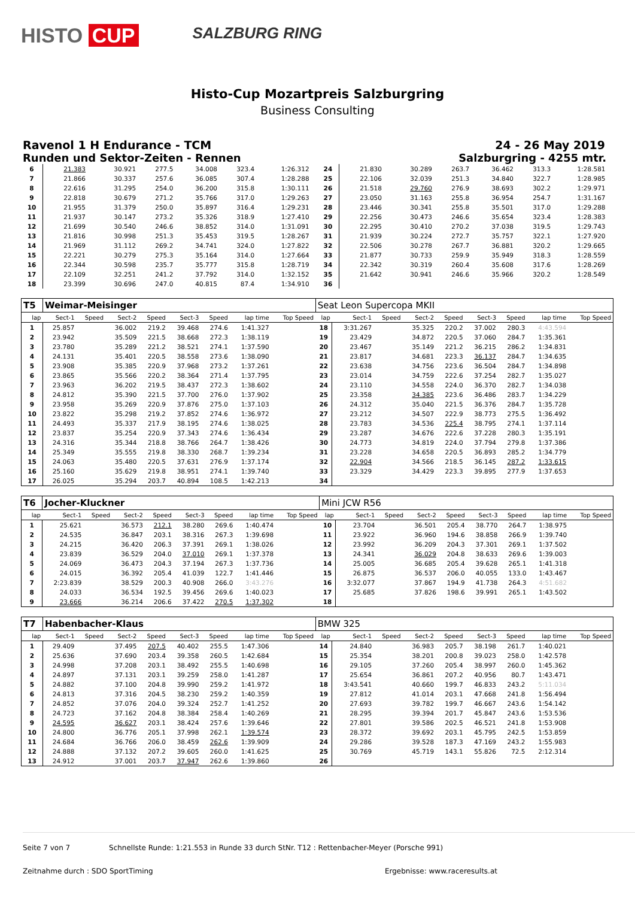HISTO CUP
SALZBURG RING
Histo-Cup Mozartpreis Salzburgring
Business Consulting
Ravenol 1 H Endurance - TCM 24 - 26 May 2019
Runden und Sektor-Zeiten - Rennen Salzburgring - 4255 mtr.
| 6 | 21.383 | | 30.921 | 277.5 | 34.008 | 323.4 | 1:26.312 | | 24 | 21.830 | | 30.289 | 263.7 | 36.462 | 313.3 | 1:28.581 | |
| 7 | 21.866 | | 30.337 | 257.6 | 36.085 | 307.4 | 1:28.288 | | 25 | 22.106 | | 32.039 | 251.3 | 34.840 | 322.7 | 1:28.985 | |
| 8 | 22.616 | | 31.295 | 254.0 | 36.200 | 315.8 | 1:30.111 | | 26 | 21.518 | | 29.760 | 276.9 | 38.693 | 302.2 | 1:29.971 | |
| 9 | 22.818 | | 30.679 | 271.2 | 35.766 | 317.0 | 1:29.263 | | 27 | 23.050 | | 31.163 | 255.8 | 36.954 | 254.7 | 1:31.167 | |
| 10 | 21.955 | | 31.379 | 250.0 | 35.897 | 316.4 | 1:29.231 | | 28 | 23.446 | | 30.341 | 255.8 | 35.501 | 317.0 | 1:29.288 | |
| 11 | 21.937 | | 30.147 | 273.2 | 35.326 | 318.9 | 1:27.410 | | 29 | 22.256 | | 30.473 | 246.6 | 35.654 | 323.4 | 1:28.383 | |
| 12 | 21.699 | | 30.540 | 246.6 | 38.852 | 314.0 | 1:31.091 | | 30 | 22.295 | | 30.410 | 270.2 | 37.038 | 319.5 | 1:29.743 | |
| 13 | 21.816 | | 30.998 | 251.3 | 35.453 | 319.5 | 1:28.267 | | 31 | 21.939 | | 30.224 | 272.7 | 35.757 | 322.1 | 1:27.920 | |
| 14 | 21.969 | | 31.112 | 269.2 | 34.741 | 324.0 | 1:27.822 | | 32 | 22.506 | | 30.278 | 267.7 | 36.881 | 320.2 | 1:29.665 | |
| 15 | 22.221 | | 30.279 | 275.3 | 35.164 | 314.0 | 1:27.664 | | 33 | 21.877 | | 30.733 | 259.9 | 35.949 | 318.3 | 1:28.559 | |
| 16 | 22.344 | | 30.598 | 235.7 | 35.777 | 315.8 | 1:28.719 | | 34 | 22.342 | | 30.319 | 260.4 | 35.608 | 317.6 | 1:28.269 | |
| 17 | 22.109 | | 32.251 | 241.2 | 37.792 | 314.0 | 1:32.152 | | 35 | 21.642 | | 30.941 | 246.6 | 35.966 | 320.2 | 1:28.549 | |
| 18 | 23.399 | | 30.696 | 247.0 | 40.815 | 87.4 | 1:34.910 | | 36 | | | | | | | | |
| T5 | Weimar-Meisinger | | | | | | | | Seat Leon Supercopa MKII | | | | | | | | |
| lap | Sect-1 | Speed | Sect-2 | Speed | Sect-3 | Speed | lap time | Top Speed | lap | Sect-1 | Speed | Sect-2 | Speed | Sect-3 | Speed | lap time | Top Speed |
| 1 | 25.857 | | 36.002 | 219.2 | 39.468 | 274.6 | 1:41.327 | | 18 | 3:31.267 | | 35.325 | 220.2 | 37.002 | 280.3 | 4:43.594 | |
| 2 | 23.942 | | 35.509 | 221.5 | 38.668 | 272.3 | 1:38.119 | | 19 | 23.429 | | 34.872 | 220.5 | 37.060 | 284.7 | 1:35.361 | |
| 3 | 23.780 | | 35.289 | 221.2 | 38.521 | 274.1 | 1:37.590 | | 20 | 23.467 | | 35.149 | 221.2 | 36.215 | 286.2 | 1:34.831 | |
| 4 | 24.131 | | 35.401 | 220.5 | 38.558 | 273.6 | 1:38.090 | | 21 | 23.817 | | 34.681 | 223.3 | 36.137 | 284.7 | 1:34.635 | |
| 5 | 23.908 | | 35.385 | 220.9 | 37.968 | 273.2 | 1:37.261 | | 22 | 23.638 | | 34.756 | 223.6 | 36.504 | 284.7 | 1:34.898 | |
| 6 | 23.865 | | 35.566 | 220.2 | 38.364 | 271.4 | 1:37.795 | | 23 | 23.014 | | 34.759 | 222.6 | 37.254 | 282.7 | 1:35.027 | |
| 7 | 23.963 | | 36.202 | 219.5 | 38.437 | 272.3 | 1:38.602 | | 24 | 23.110 | | 34.558 | 224.0 | 36.370 | 282.7 | 1:34.038 | |
| 8 | 24.812 | | 35.390 | 221.5 | 37.700 | 276.0 | 1:37.902 | | 25 | 23.358 | | 34.385 | 223.6 | 36.486 | 283.7 | 1:34.229 | |
| 9 | 23.958 | | 35.269 | 220.9 | 37.876 | 275.0 | 1:37.103 | | 26 | 24.312 | | 35.040 | 221.5 | 36.376 | 284.7 | 1:35.728 | |
| 10 | 23.822 | | 35.298 | 219.2 | 37.852 | 274.6 | 1:36.972 | | 27 | 23.212 | | 34.507 | 222.9 | 38.773 | 275.5 | 1:36.492 | |
| 11 | 24.493 | | 35.337 | 217.9 | 38.195 | 274.6 | 1:38.025 | | 28 | 23.783 | | 34.536 | 225.4 | 38.795 | 274.1 | 1:37.114 | |
| 12 | 23.837 | | 35.254 | 220.9 | 37.343 | 274.6 | 1:36.434 | | 29 | 23.287 | | 34.676 | 222.6 | 37.228 | 280.3 | 1:35.191 | |
| 13 | 24.316 | | 35.344 | 218.8 | 38.766 | 264.7 | 1:38.426 | | 30 | 24.773 | | 34.819 | 224.0 | 37.794 | 279.8 | 1:37.386 | |
| 14 | 25.349 | | 35.555 | 219.8 | 38.330 | 268.7 | 1:39.234 | | 31 | 23.228 | | 34.658 | 220.5 | 36.893 | 285.2 | 1:34.779 | |
| 15 | 24.063 | | 35.480 | 220.5 | 37.631 | 276.9 | 1:37.174 | | 32 | 22.904 | | 34.566 | 218.5 | 36.145 | 287.2 | 1:33.615 | |
| 16 | 25.160 | | 35.629 | 219.8 | 38.951 | 274.1 | 1:39.740 | | 33 | 23.329 | | 34.429 | 223.3 | 39.895 | 277.9 | 1:37.653 | |
| 17 | 26.025 | | 35.294 | 203.7 | 40.894 | 108.5 | 1:42.213 | | 34 | | | | | | | | |
| T6 | Jocher-Kluckner | | | | | | | | Mini JCW R56 | | | | | | | | |
| lap | Sect-1 | Speed | Sect-2 | Speed | Sect-3 | Speed | lap time | Top Speed | lap | Sect-1 | Speed | Sect-2 | Speed | Sect-3 | Speed | lap time | Top Speed |
| 1 | 25.621 | | 36.573 | 212.1 | 38.280 | 269.6 | 1:40.474 | | 10 | 23.704 | | 36.501 | 205.4 | 38.770 | 264.7 | 1:38.975 | |
| 2 | 24.535 | | 36.847 | 203.1 | 38.316 | 267.3 | 1:39.698 | | 11 | 23.922 | | 36.960 | 194.6 | 38.858 | 266.9 | 1:39.740 | |
| 3 | 24.215 | | 36.420 | 206.3 | 37.391 | 269.1 | 1:38.026 | | 12 | 23.992 | | 36.209 | 204.3 | 37.301 | 269.1 | 1:37.502 | |
| 4 | 23.839 | | 36.529 | 204.0 | 37.010 | 269.1 | 1:37.378 | | 13 | 24.341 | | 36.029 | 204.8 | 38.633 | 269.6 | 1:39.003 | |
| 5 | 24.069 | | 36.473 | 204.3 | 37.194 | 267.3 | 1:37.736 | | 14 | 25.005 | | 36.685 | 205.4 | 39.628 | 265.1 | 1:41.318 | |
| 6 | 24.015 | | 36.392 | 205.4 | 41.039 | 122.7 | 1:41.446 | | 15 | 26.875 | | 36.537 | 206.0 | 40.055 | 133.0 | 1:43.467 | |
| 7 | 2:23.839 | | 38.529 | 200.3 | 40.908 | 266.0 | 3:43.276 | | 16 | 3:32.077 | | 37.867 | 194.9 | 41.738 | 264.3 | 4:51.682 | |
| 8 | 24.033 | | 36.534 | 192.5 | 39.456 | 269.6 | 1:40.023 | | 17 | 25.685 | | 37.826 | 198.6 | 39.991 | 265.1 | 1:43.502 | |
| 9 | 23.666 | | 36.214 | 206.6 | 37.422 | 270.5 | 1:37.302 | | 18 | | | | | | | | |
| T7 | Habenbacher-Klaus | | | | | | | | BMW 325 | | | | | | | | |
| lap | Sect-1 | Speed | Sect-2 | Speed | Sect-3 | Speed | lap time | Top Speed | lap | Sect-1 | Speed | Sect-2 | Speed | Sect-3 | Speed | lap time | Top Speed |
| 1 | 29.409 | | 37.495 | 207.5 | 40.402 | 255.5 | 1:47.306 | | 14 | 24.840 | | 36.983 | 205.7 | 38.198 | 261.7 | 1:40.021 | |
| 2 | 25.636 | | 37.690 | 203.4 | 39.358 | 260.5 | 1:42.684 | | 15 | 25.354 | | 38.201 | 200.8 | 39.023 | 258.0 | 1:42.578 | |
| 3 | 24.998 | | 37.208 | 203.1 | 38.492 | 255.5 | 1:40.698 | | 16 | 29.105 | | 37.260 | 205.4 | 38.997 | 260.0 | 1:45.362 | |
| 4 | 24.897 | | 37.131 | 203.1 | 39.259 | 258.0 | 1:41.287 | | 17 | 25.654 | | 36.861 | 207.2 | 40.956 | 80.7 | 1:43.471 | |
| 5 | 24.882 | | 37.100 | 204.8 | 39.990 | 259.2 | 1:41.972 | | 18 | 3:43.541 | | 40.660 | 199.7 | 46.833 | 243.2 | 5:11.034 | |
| 6 | 24.813 | | 37.316 | 204.5 | 38.230 | 259.2 | 1:40.359 | | 19 | 27.812 | | 41.014 | 203.1 | 47.668 | 241.8 | 1:56.494 | |
| 7 | 24.852 | | 37.076 | 204.0 | 39.324 | 252.7 | 1:41.252 | | 20 | 27.693 | | 39.782 | 199.7 | 46.667 | 243.6 | 1:54.142 | |
| 8 | 24.723 | | 37.162 | 204.8 | 38.384 | 258.4 | 1:40.269 | | 21 | 28.295 | | 39.394 | 201.7 | 45.847 | 243.6 | 1:53.536 | |
| 9 | 24.595 | | 36.627 | 203.1 | 38.424 | 257.6 | 1:39.646 | | 22 | 27.801 | | 39.586 | 202.5 | 46.521 | 241.8 | 1:53.908 | |
| 10 | 24.800 | | 36.776 | 205.1 | 37.998 | 262.1 | 1:39.574 | | 23 | 28.372 | | 39.692 | 203.1 | 45.795 | 242.5 | 1:53.859 | |
| 11 | 24.684 | | 36.766 | 206.0 | 38.459 | 262.6 | 1:39.909 | | 24 | 29.286 | | 39.528 | 187.3 | 47.169 | 243.2 | 1:55.983 | |
| 12 | 24.888 | | 37.132 | 207.2 | 39.605 | 260.0 | 1:41.625 | | 25 | 30.769 | | 45.719 | 143.1 | 55.826 | 72.5 | 2:12.314 | |
| 13 | 24.912 | | 37.001 | 203.7 | 37.947 | 262.6 | 1:39.860 | | 26 | | | | | | | | |
Seite 7 von 7 Schnellste Runde: 1:21.553 in Runde 33 durch StNr. T12 : Rettenbacher-Meyer (Porsche 991)
Zeitnahme durch : SDO SportTiming Ergebnisse: www.raceresults.at